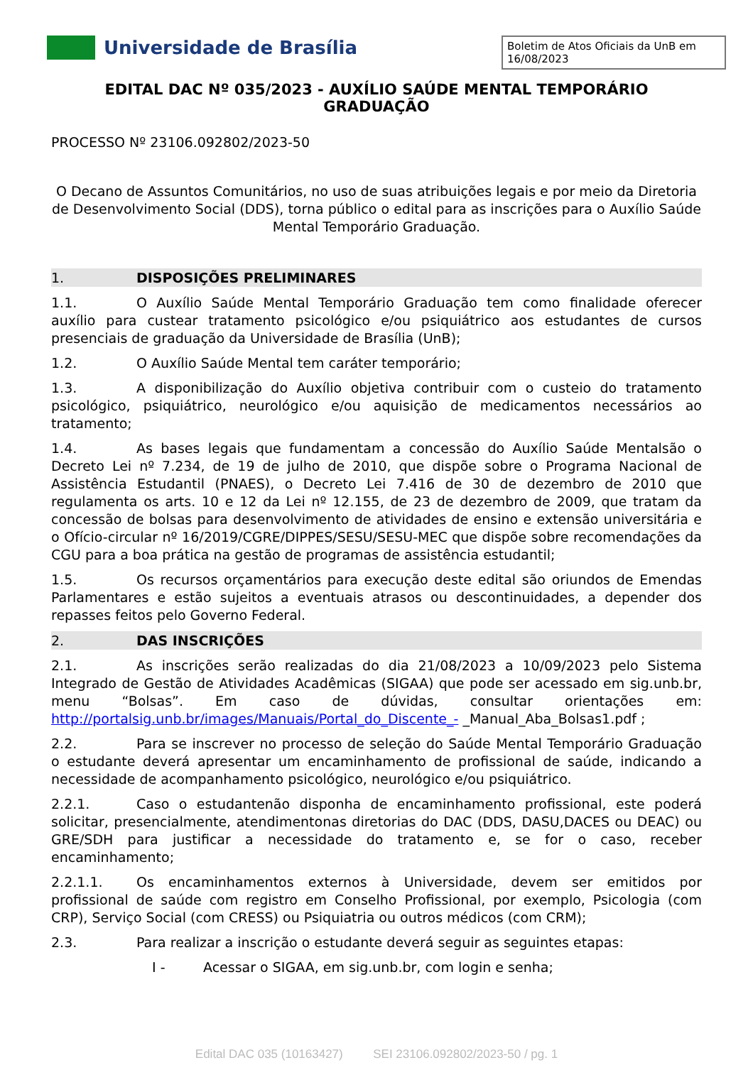Universidade de Brasília
Boletim de Atos Oficiais da UnB em 16/08/2023
EDITAL DAC Nº 035/2023 - AUXÍLIO SAÚDE MENTAL TEMPORÁRIO GRADUAÇÃO
PROCESSO Nº 23106.092802/2023-50
O Decano de Assuntos Comunitários, no uso de suas atribuições legais e por meio da Diretoria de Desenvolvimento Social (DDS), torna público o edital para as inscrições para o Auxílio Saúde Mental Temporário Graduação.
1. DISPOSIÇÕES PRELIMINARES
1.1. O Auxílio Saúde Mental Temporário Graduação tem como finalidade oferecer auxílio para custear tratamento psicológico e/ou psiquiátrico aos estudantes de cursos presenciais de graduação da Universidade de Brasília (UnB);
1.2. O Auxílio Saúde Mental tem caráter temporário;
1.3. A disponibilização do Auxílio objetiva contribuir com o custeio do tratamento psicológico, psiquiátrico, neurológico e/ou aquisição de medicamentos necessários ao tratamento;
1.4. As bases legais que fundamentam a concessão do Auxílio Saúde Mentalsão o Decreto Lei nº 7.234, de 19 de julho de 2010, que dispõe sobre o Programa Nacional de Assistência Estudantil (PNAES), o Decreto Lei 7.416 de 30 de dezembro de 2010 que regulamenta os arts. 10 e 12 da Lei nº 12.155, de 23 de dezembro de 2009, que tratam da concessão de bolsas para desenvolvimento de atividades de ensino e extensão universitária e o Ofício-circular nº 16/2019/CGRE/DIPPES/SESU/SESU-MEC que dispõe sobre recomendações da CGU para a boa prática na gestão de programas de assistência estudantil;
1.5. Os recursos orçamentários para execução deste edital são oriundos de Emendas Parlamentares e estão sujeitos a eventuais atrasos ou descontinuidades, a depender dos repasses feitos pelo Governo Federal.
2. DAS INSCRIÇÕES
2.1. As inscrições serão realizadas do dia 21/08/2023 a 10/09/2023 pelo Sistema Integrado de Gestão de Atividades Acadêmicas (SIGAA) que pode ser acessado em sig.unb.br, menu “Bolsas”. Em caso de dúvidas, consultar orientações em: http://portalsig.unb.br/images/Manuais/Portal_do_Discente_- _Manual_Aba_Bolsas1.pdf ;
2.2. Para se inscrever no processo de seleção do Saúde Mental Temporário Graduação o estudante deverá apresentar um encaminhamento de profissional de saúde, indicando a necessidade de acompanhamento psicológico, neurológico e/ou psiquiátrico.
2.2.1. Caso o estudantenão disponha de encaminhamento profissional, este poderá solicitar, presencialmente, atendimentonas diretorias do DAC (DDS, DASU,DACES ou DEAC) ou GRE/SDH para justificar a necessidade do tratamento e, se for o caso, receber encaminhamento;
2.2.1.1. Os encaminhamentos externos à Universidade, devem ser emitidos por profissional de saúde com registro em Conselho Profissional, por exemplo, Psicologia (com CRP), Serviço Social (com CRESS) ou Psiquiatria ou outros médicos (com CRM);
2.3. Para realizar a inscrição o estudante deverá seguir as seguintes etapas:
I - Acessar o SIGAA, em sig.unb.br, com login e senha;
Edital DAC 035 (10163427) SEI 23106.092802/2023-50 / pg. 1